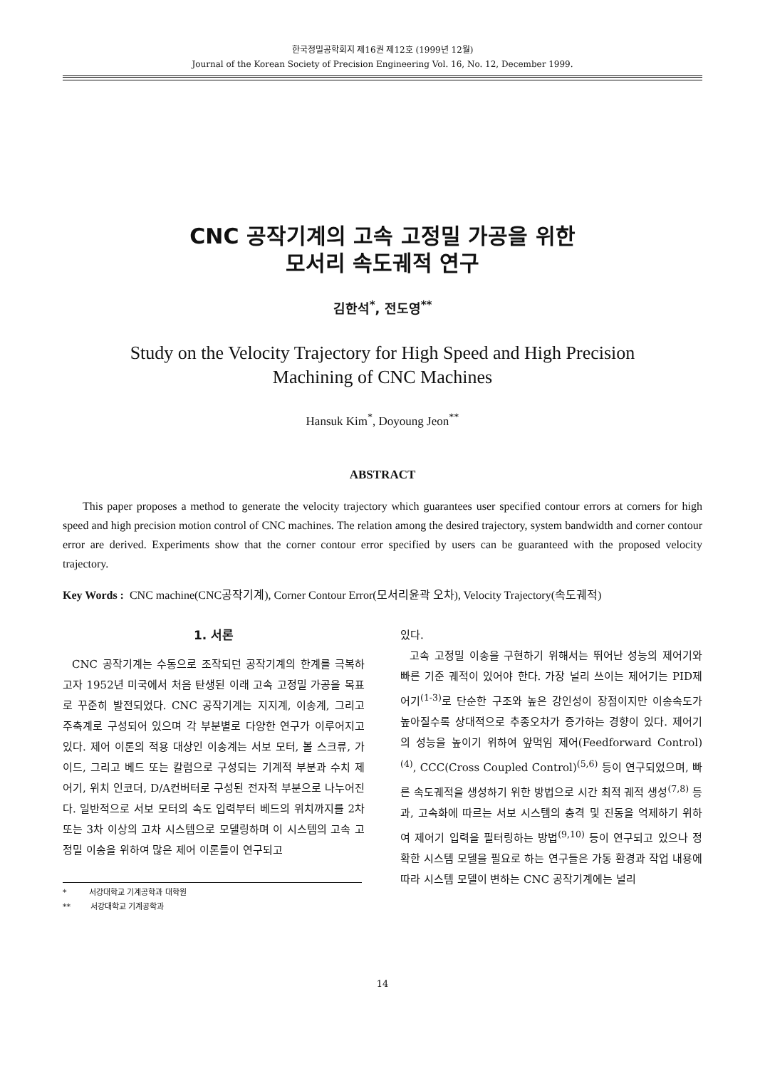한국정밀공학회지 제16권 제12호 (1999년 12월)
Journal of the Korean Society of Precision Engineering Vol. 16, No. 12, December 1999.
CNC 공작기계의 고속 고정밀 가공을 위한
모서리 속도궤적 연구
김한석<sup>*</sup>, 전도영<sup>**</sup>
Study on the Velocity Trajectory for High Speed and High Precision
Machining of CNC Machines
Hansuk Kim<sup>*</sup>, Doyoung Jeon<sup>**</sup>
ABSTRACT
This paper proposes a method to generate the velocity trajectory which guarantees user specified contour errors at corners for high speed and high precision motion control of CNC machines. The relation among the desired trajectory, system bandwidth and corner contour error are derived. Experiments show that the corner contour error specified by users can be guaranteed with the proposed velocity trajectory.
Key Words : CNC machine(CNC공작기계), Corner Contour Error(모서리윤곽 오차), Velocity Trajectory(속도궤적)
1. 서론
CNC 공작기계는 수동으로 조작되던 공작기계의 한계를 극복하고자 1952년 미국에서 처음 탄생된 이래 고속 고정밀 가공을 목표로 꾸준히 발전되었다. CNC 공작기계는 지지계, 이송계, 그리고 주축계로 구성되어 있으며 각 부분별로 다양한 연구가 이루어지고 있다. 제어 이론의 적용 대상인 이송계는 서보 모터, 볼 스크류, 가이드, 그리고 베드 또는 칼럼으로 구성되는 기계적 부분과 수치 제어기, 위치 인코더, D/A컨버터로 구성된 전자적 부분으로 나누어진다. 일반적으로 서보 모터의 속도 입력부터 베드의 위치까지를 2차 또는 3차 이상의 고차 시스템으로 모델링하며 이 시스템의 고속 고정밀 이송을 위하여 많은 제어 이론들이 연구되고
* 서강대학교 기계공학과 대학원
** 서강대학교 기계공학과
있다.
고속 고정밀 이송을 구현하기 위해서는 뛰어난 성능의 제어기와 빠른 기준 궤적이 있어야 한다. 가장 널리 쓰이는 제어기는 PID제어기<sup>(1-3)</sup>로 단순한 구조와 높은 강인성이 장점이지만 이송속도가 높아질수록 상대적으로 추종오차가 증가하는 경향이 있다. 제어기의 성능을 높이기 위하여 앞먹임 제어(Feedforward Control)<sup>(4)</sup>, CCC(Cross Coupled Control)<sup>(5,6)</sup> 등이 연구되었으며, 빠른 속도궤적을 생성하기 위한 방법으로 시간 최적 궤적 생성<sup>(7,8)</sup> 등과, 고속화에 따르는 서보 시스템의 충격 및 진동을 억제하기 위하여 제어기 입력을 필터링하는 방법<sup>(9,10)</sup> 등이 연구되고 있으나 정확한 시스템 모델을 필요로 하는 연구들은 가동 환경과 작업 내용에 따라 시스템 모델이 변하는 CNC 공작기계에는 널리
14